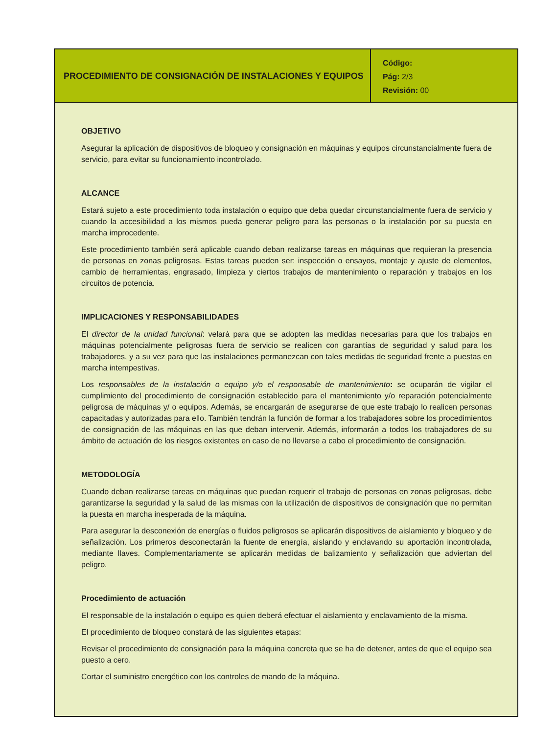PROCEDIMIENTO DE CONSIGNACIÓN DE INSTALACIONES Y EQUIPOS
Código:
Pág: 2/3
Revisión: 00
OBJETIVO
Asegurar la aplicación de dispositivos de bloqueo y consignación en máquinas y equipos circunstancialmente fuera de servicio, para evitar su funcionamiento incontrolado.
ALCANCE
Estará sujeto a este procedimiento toda instalación o equipo que deba quedar circunstancialmente fuera de servicio y cuando la accesibilidad a los mismos pueda generar peligro para las personas o la instalación por su puesta en marcha improcedente.
Este procedimiento también será aplicable cuando deban realizarse tareas en máquinas que requieran la presencia de personas en zonas peligrosas. Estas tareas pueden ser: inspección o ensayos, montaje y ajuste de elementos, cambio de herramientas, engrasado, limpieza y ciertos trabajos de mantenimiento o reparación y trabajos en los circuitos de potencia.
IMPLICACIONES Y RESPONSABILIDADES
El director de la unidad funcional: velará para que se adopten las medidas necesarias para que los trabajos en máquinas potencialmente peligrosas fuera de servicio se realicen con garantías de seguridad y salud para los trabajadores, y a su vez para que las instalaciones permanezcan con tales medidas de seguridad frente a puestas en marcha intempestivas.
Los responsables de la instalación o equipo y/o el responsable de mantenimiento: se ocuparán de vigilar el cumplimiento del procedimiento de consignación establecido para el mantenimiento y/o reparación potencial­mente peligrosa de máquinas y/ o equipos. Además, se encargarán de asegurarse de que este trabajo lo realicen personas capacitadas y autorizadas para ello. También tendrán la función de formar a los trabajadores sobre los procedimientos de consignación de las máquinas en las que deban intervenir. Además, informarán a todos los trabajadores de su ámbito de actuación de los riesgos existentes en caso de no llevarse a cabo el procedimiento de consignación.
METODOLOGÍA
Cuando deban realizarse tareas en máquinas que puedan requerir el trabajo de personas en zonas peligrosas, debe garantizarse la seguridad y la salud de las mismas con la utilización de dispositivos de consignación que no permitan la puesta en marcha inesperada de la máquina.
Para asegurar la desconexión de energías o fluidos peligrosos se aplicarán dispositivos de aislamiento y bloqueo y de señalización. Los primeros desconectarán la fuente de energía, aislando y enclavando su aportación incontrolada, mediante llaves. Complementariamente se aplicarán medidas de balizamiento y señalización que adviertan del peligro.
Procedimiento de actuación
El responsable de la instalación o equipo es quien deberá efectuar el aislamiento y enclavamiento de la misma.
El procedimiento de bloqueo constará de las siguientes etapas:
Revisar el procedimiento de consignación para la máquina concreta que se ha de detener, antes de que el equipo sea puesto a cero.
Cortar el suministro energético con los controles de mando de la máquina.